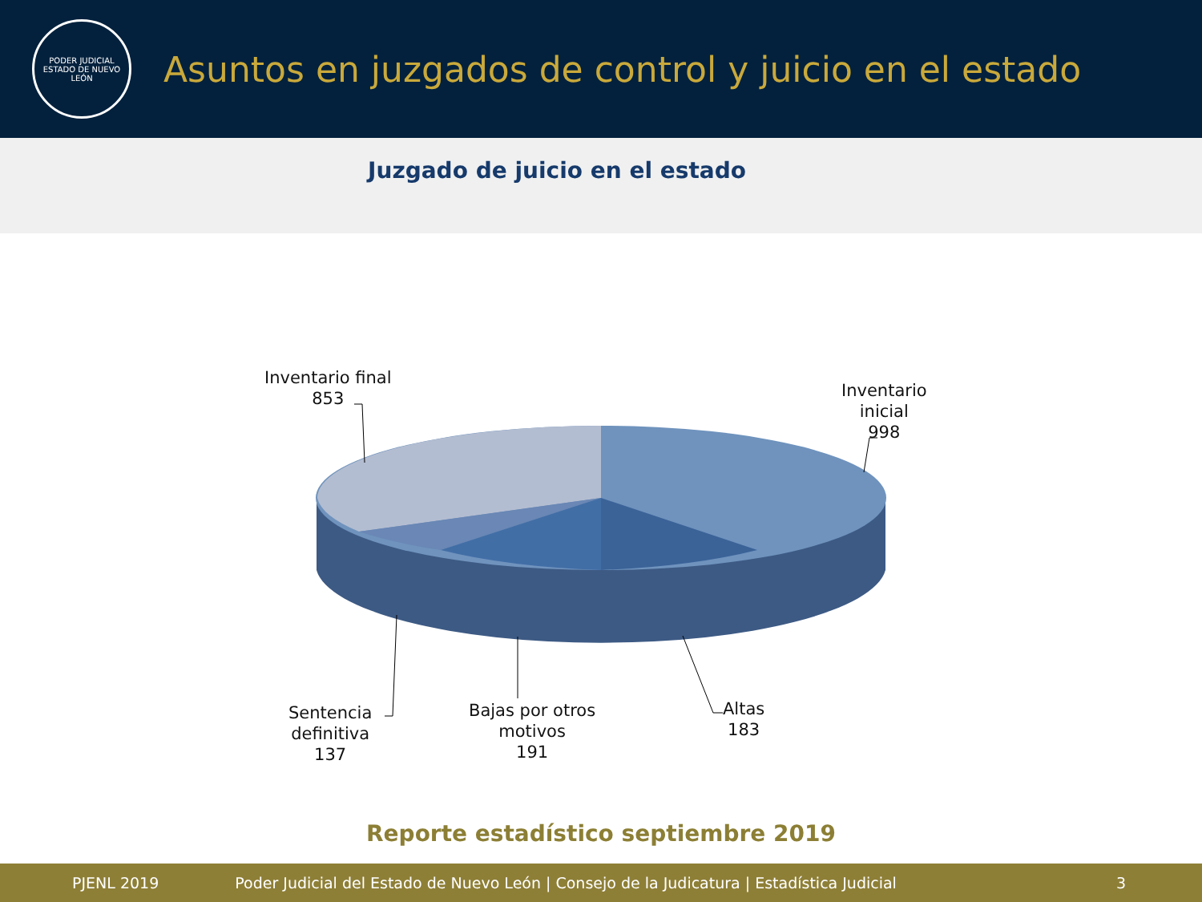PODER JUDICIAL
ESTADO DE NUEVO LEÓN
Asuntos en juzgados de control y juicio en el estado
Juzgado de juicio en el estado
Inventario final
853
Inventario
inicial
998
Sentencia
definitiva
137
Bajas por otros
motivos
191
Altas
183
Reporte estadístico septiembre 2019
PJENL 2019 Poder Judicial del Estado de Nuevo León | Consejo de la Judicatura | Estadística Judicial 3